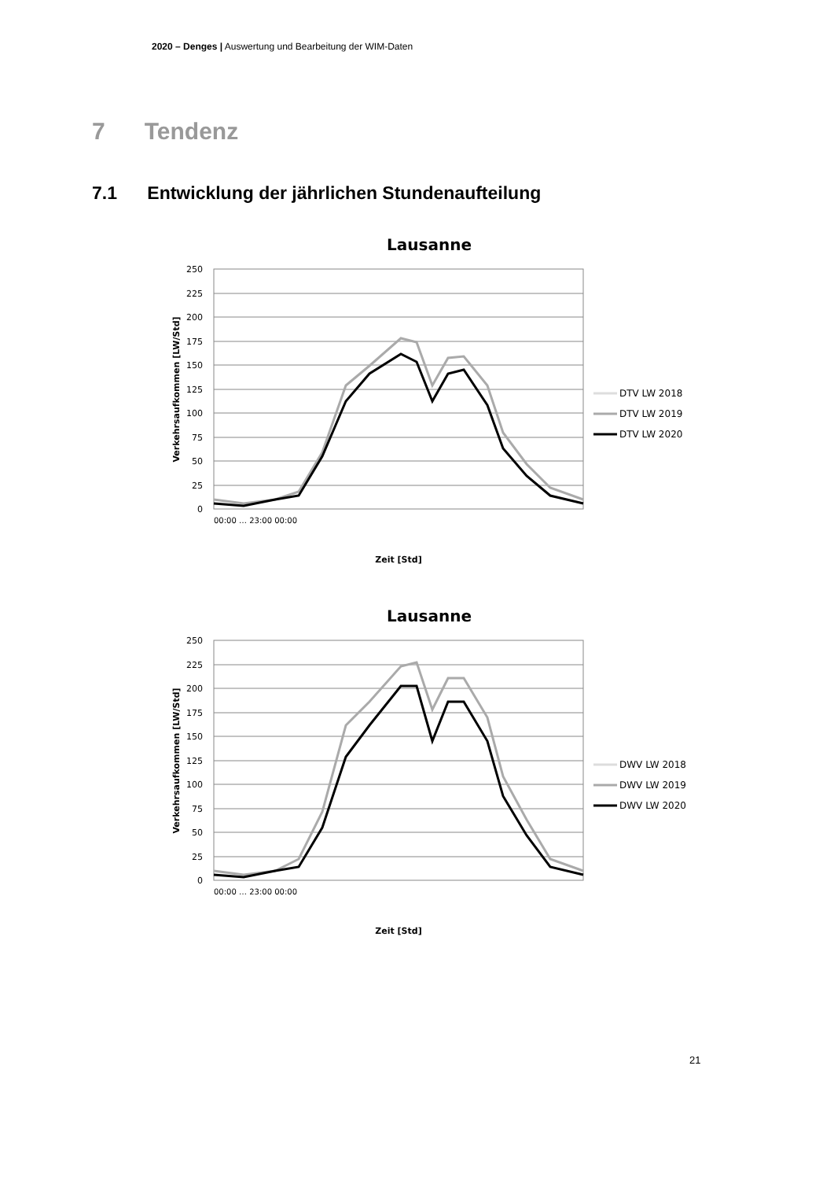2020 – Denges | Auswertung und Bearbeitung der WIM-Daten
7 Tendenz
7.1 Entwicklung der jährlichen Stundenaufteilung
Lausanne
250
225
200
175
150
125
100
75
50
25
0
Verkehrsaufkommen [LW/Std]
Zeit [Std]
00:00 … 23:00 00:00
DTV LW 2018
DTV LW 2019
DTV LW 2020
Lausanne
250
225
200
175
150
125
100
75
50
25
0
Verkehrsaufkommen [LW/Std]
Zeit [Std]
00:00 … 23:00 00:00
DWV LW 2018
DWV LW 2019
DWV LW 2020
21